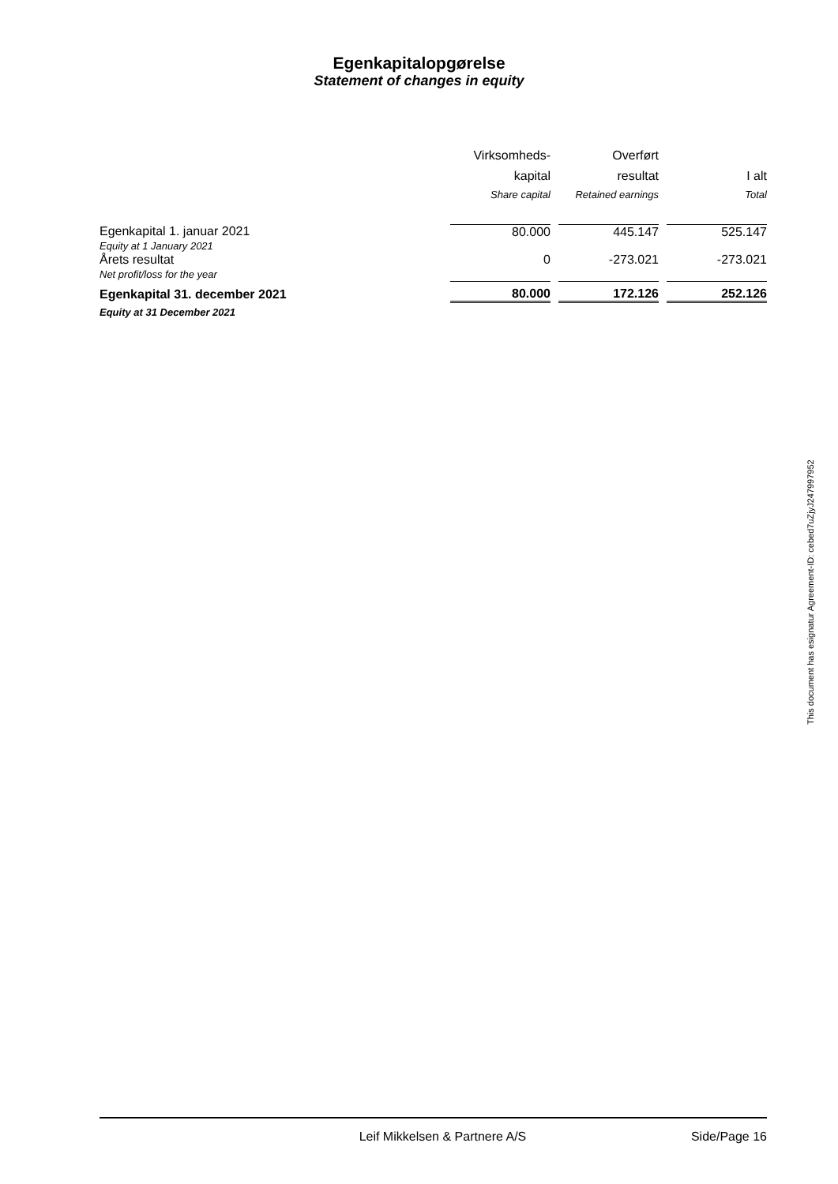Egenkapitalopgørelse
Statement of changes in equity
| | Virksomheds- | | Overført | | |
| --- | --- | --- | --- | --- | --- |
| | kapital | | resultat | | I alt |
| | Share capital | | Retained earnings | | Total |
| Egenkapital 1. januar 2021 Equity at 1 January 2021 | 80.000 | | 445.147 | | 525.147 |
| Årets resultat Net profit/loss for the year | 0 | | -273.021 | | -273.021 |
| Egenkapital 31. december 2021 | 80.000 | | 172.126 | | 252.126 |
| Equity at 31 December 2021 | | | | | |
This document has esignatur Agreement-ID: cebed7uZjyJ247997952
Leif Mikkelsen & Partnere A/S Side/Page 16